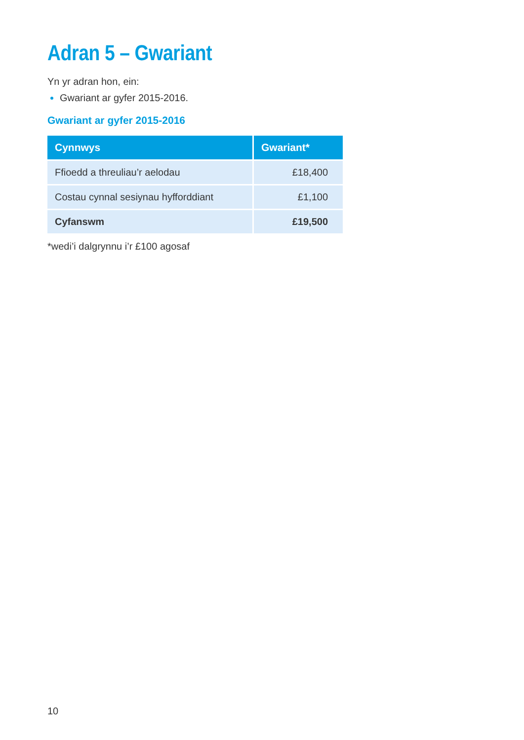Adran 5 – Gwariant
Yn yr adran hon, ein:
Gwariant ar gyfer 2015-2016.
Gwariant ar gyfer 2015-2016
| Cynnwys | Gwariant* |
| --- | --- |
| Ffioedd a threuliau’r aelodau | £18,400 |
| Costau cynnal sesiynau hyfforddiant | £1,100 |
| Cyfanswm | £19,500 |
*wedi’i dalgrynnu i’r £100 agosaf
10